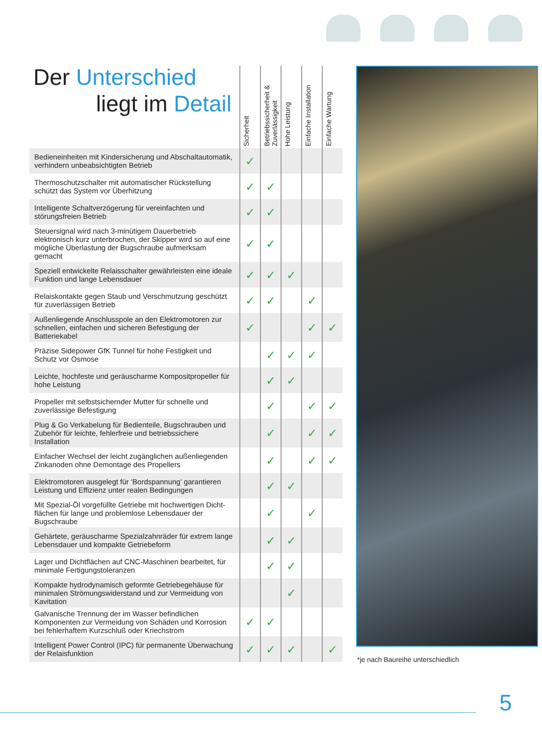Der Unterschied
liegt im Detail
| | Sicherheit | Betriebssicherheit & Zuverlässigkeit | Hohe Leistung | Einfache Installation | Einfache Wartung |
| --- | --- | --- | --- | --- | --- |
| Bedieneinheiten mit Kindersicherung und Abschaltautomatik, verhindern unbeabsichtigten Betrieb | ✓ | | | | |
| Thermoschutzschalter mit automatischer Rückstellung schützt das System vor Überhitzung | ✓ | ✓ | | | |
| Intelligente Schaltverzögerung für vereinfachten und störungsfreien Betrieb | ✓ | ✓ | | | |
| Steuersignal wird nach 3-minütigem Dauerbetrieb elektronisch kurz unterbrochen, der Skipper wird so auf eine mögliche Überlastung der Bugschraube aufmerksam gemacht | ✓ | ✓ | | | |
| Speziell entwickelte Relaisschalter gewährleisten eine ideale Funktion und lange Lebensdauer | ✓ | ✓ | ✓ | | |
| Relaiskontakte gegen Staub und Verschmutzung geschützt für zuverlässigen Betrieb | ✓ | ✓ | | ✓ | |
| Außenliegende Anschlusspole an den Elektromotoren zur schnellen, einfachen und sicheren Befestigung der Batteriekabel | ✓ | | | ✓ | ✓ |
| Präzise Sidepower GfK Tunnel für hohe Festigkeit und Schutz vor Osmose | | ✓ | ✓ | ✓ | |
| Leichte, hochfeste und geräuscharme Kompositpropeller für hohe Leistung | | ✓ | ✓ | | |
| Propeller mit selbstsichernder Mutter für schnelle und zuverlässige Befestigung | | ✓ | | ✓ | ✓ |
| Plug & Go Verkabelung für Bedienteile, Bugschrauben und Zubehör für leichte, fehlerfreie und betriebssichere Installation | | ✓ | | ✓ | ✓ |
| Einfacher Wechsel der leicht zugänglichen außenliegenden Zinkanoden ohne Demontage des Propellers | | ✓ | | ✓ | ✓ |
| Elektromotoren ausgelegt für ‘Bordspannung’ garantieren Leistung und Effizienz unter realen Bedingungen | | ✓ | ✓ | | |
| Mit Spezial-Öl vorgefüllte Getriebe mit hochwertigen Dicht-flächen für lange und problemlose Lebensdauer der Bugschraube | | ✓ | | ✓ | |
| Gehärtete, geräuscharme Spezialzahnräder für extrem lange Lebensdauer und kompakte Getriebeform | | ✓ | ✓ | | |
| Lager und Dichtflächen auf CNC-Maschinen bearbeitet, für minimale Fertigungstoleranzen | | ✓ | ✓ | | |
| Kompakte hydrodynamisch geformte Getriebegehäuse für minimalen Strömungswiderstand und zur Vermeidung von Kavitation | | | ✓ | | |
| Galvanische Trennung der im Wasser befindlichen Komponenten zur Vermeidung von Schäden und Korrosion bei fehlerhaftem Kurzschluß oder Kriechstrom | ✓ | ✓ | | | |
| Intelligent Power Control (IPC) für permanente Überwachung der Relaisfunktion | ✓ | ✓ | ✓ | | ✓ |
*je nach Baureihe unterschiedlich
5